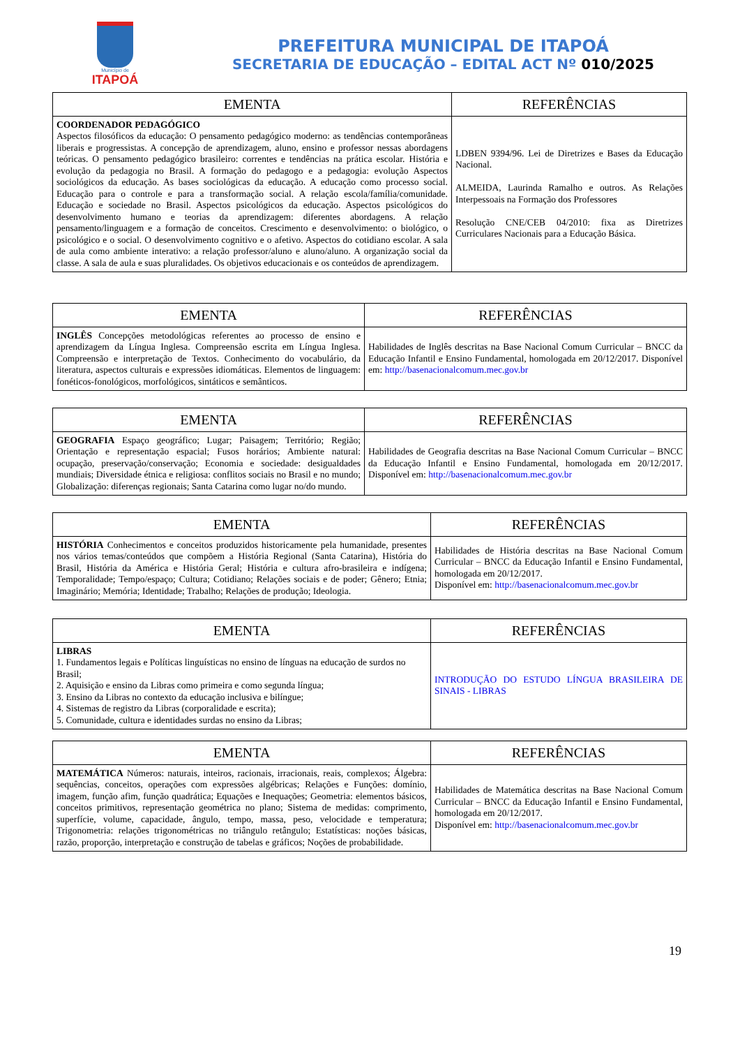Município de
ITAPOÁ
PREFEITURA MUNICIPAL DE ITAPOÁ
SECRETARIA DE EDUCAÇÃO – EDITAL ACT Nº 010/2025
| EMENTA | REFERÊNCIAS |
| --- | --- |
| COORDENADOR PEDAGÓGICO Aspectos filosóficos da educação: O pensamento pedagógico moderno: as tendências contemporâneas liberais e progressistas. A concepção de aprendizagem, aluno, ensino e professor nessas abordagens teóricas. O pensamento pedagógico brasileiro: correntes e tendências na prática escolar. História e evolução da pedagogia no Brasil. A formação do pedagogo e a pedagogia: evolução Aspectos sociológicos da educação. As bases sociológicas da educação. A educação como processo social. Educação para o controle e para a transformação social. A relação escola/família/comunidade. Educação e sociedade no Brasil. Aspectos psicológicos da educação. Aspectos psicológicos do desenvolvimento humano e teorias da aprendizagem: diferentes abordagens. A relação pensamento/linguagem e a formação de conceitos. Crescimento e desenvolvimento: o biológico, o psicológico e o social. O desenvolvimento cognitivo e o afetivo. Aspectos do cotidiano escolar. A sala de aula como ambiente interativo: a relação professor/aluno e aluno/aluno. A organização social da classe. A sala de aula e suas pluralidades. Os objetivos educacionais e os conteúdos de aprendizagem. | LDBEN 9394/96. Lei de Diretrizes e Bases da Educação Nacional. ALMEIDA, Laurinda Ramalho e outros. As Relações Interpessoais na Formação dos Professores Resolução CNE/CEB 04/2010: fixa as Diretrizes Curriculares Nacionais para a Educação Básica. |
| EMENTA | REFERÊNCIAS |
| --- | --- |
| INGLÊS Concepções metodológicas referentes ao processo de ensino e aprendizagem da Língua Inglesa. Compreensão escrita em Língua Inglesa. Compreensão e interpretação de Textos. Conhecimento do vocabulário, da literatura, aspectos culturais e expressões idiomáticas. Elementos de linguagem: fonéticos-fonológicos, morfológicos, sintáticos e semânticos. | Habilidades de Inglês descritas na Base Nacional Comum Curricular – BNCC da Educação Infantil e Ensino Fundamental, homologada em 20/12/2017. Disponível em: http://basenacionalcomum.mec.gov.br |
| EMENTA | REFERÊNCIAS |
| --- | --- |
| GEOGRAFIA Espaço geográfico; Lugar; Paisagem; Território; Região; Orientação e representação espacial; Fusos horários; Ambiente natural: ocupação, preservação/conservação; Economia e sociedade: desigualdades mundiais; Diversidade étnica e religiosa: conflitos sociais no Brasil e no mundo; Globalização: diferenças regionais; Santa Catarina como lugar no/do mundo. | Habilidades de Geografia descritas na Base Nacional Comum Curricular – BNCC da Educação Infantil e Ensino Fundamental, homologada em 20/12/2017. Disponível em: http://basenacionalcomum.mec.gov.br |
| EMENTA | REFERÊNCIAS |
| --- | --- |
| HISTÓRIA Conhecimentos e conceitos produzidos historicamente pela humanidade, presentes nos vários temas/conteúdos que compõem a História Regional (Santa Catarina), História do Brasil, História da América e História Geral; História e cultura afro-brasileira e indígena; Temporalidade; Tempo/espaço; Cultura; Cotidiano; Relações sociais e de poder; Gênero; Etnia; Imaginário; Memória; Identidade; Trabalho; Relações de produção; Ideologia. | Habilidades de História descritas na Base Nacional Comum Curricular – BNCC da Educação Infantil e Ensino Fundamental, homologada em 20/12/2017. Disponível em: http://basenacionalcomum.mec.gov.br |
| EMENTA | REFERÊNCIAS |
| --- | --- |
| LIBRAS 1. Fundamentos legais e Políticas linguísticas no ensino de línguas na educação de surdos no Brasil; 2. Aquisição e ensino da Libras como primeira e como segunda língua; 3. Ensino da Libras no contexto da educação inclusiva e bilíngue; 4. Sistemas de registro da Libras (corporalidade e escrita); 5. Comunidade, cultura e identidades surdas no ensino da Libras; | INTRODUÇÃO DO ESTUDO LÍNGUA BRASILEIRA DE SINAIS - LIBRAS |
| EMENTA | REFERÊNCIAS |
| --- | --- |
| MATEMÁTICA Números: naturais, inteiros, racionais, irracionais, reais, complexos; Álgebra: sequências, conceitos, operações com expressões algébricas; Relações e Funções: domínio, imagem, função afim, função quadrática; Equações e Inequações; Geometria: elementos básicos, conceitos primitivos, representação geométrica no plano; Sistema de medidas: comprimento, superfície, volume, capacidade, ângulo, tempo, massa, peso, velocidade e temperatura; Trigonometria: relações trigonométricas no triângulo retângulo; Estatísticas: noções básicas, razão, proporção, interpretação e construção de tabelas e gráficos; Noções de probabilidade. | Habilidades de Matemática descritas na Base Nacional Comum Curricular – BNCC da Educação Infantil e Ensino Fundamental, homologada em 20/12/2017. Disponível em: http://basenacionalcomum.mec.gov.br |
19